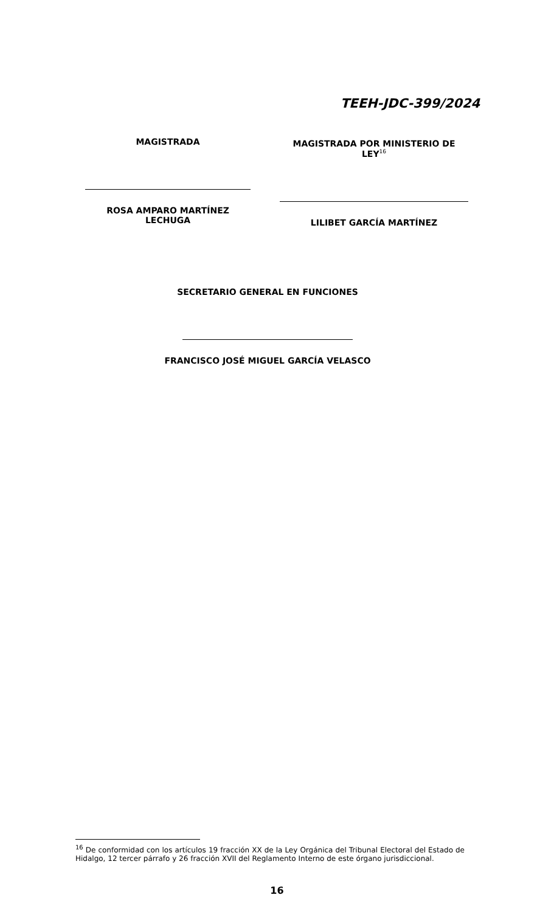TEEH-JDC-399/2024
MAGISTRADA
ROSA AMPARO MARTÍNEZ LECHUGA
MAGISTRADA POR MINISTERIO DE LEY<sup>16</sup>
LILIBET GARCÍA MARTÍNEZ
SECRETARIO GENERAL EN FUNCIONES
FRANCISCO JOSÉ MIGUEL GARCÍA VELASCO
<sup>16</sup> De conformidad con los artículos 19 fracción XX de la Ley Orgánica del Tribunal Electoral del Estado de Hidalgo, 12 tercer párrafo y 26 fracción XVII del Reglamento Interno de este órgano jurisdiccional.
16